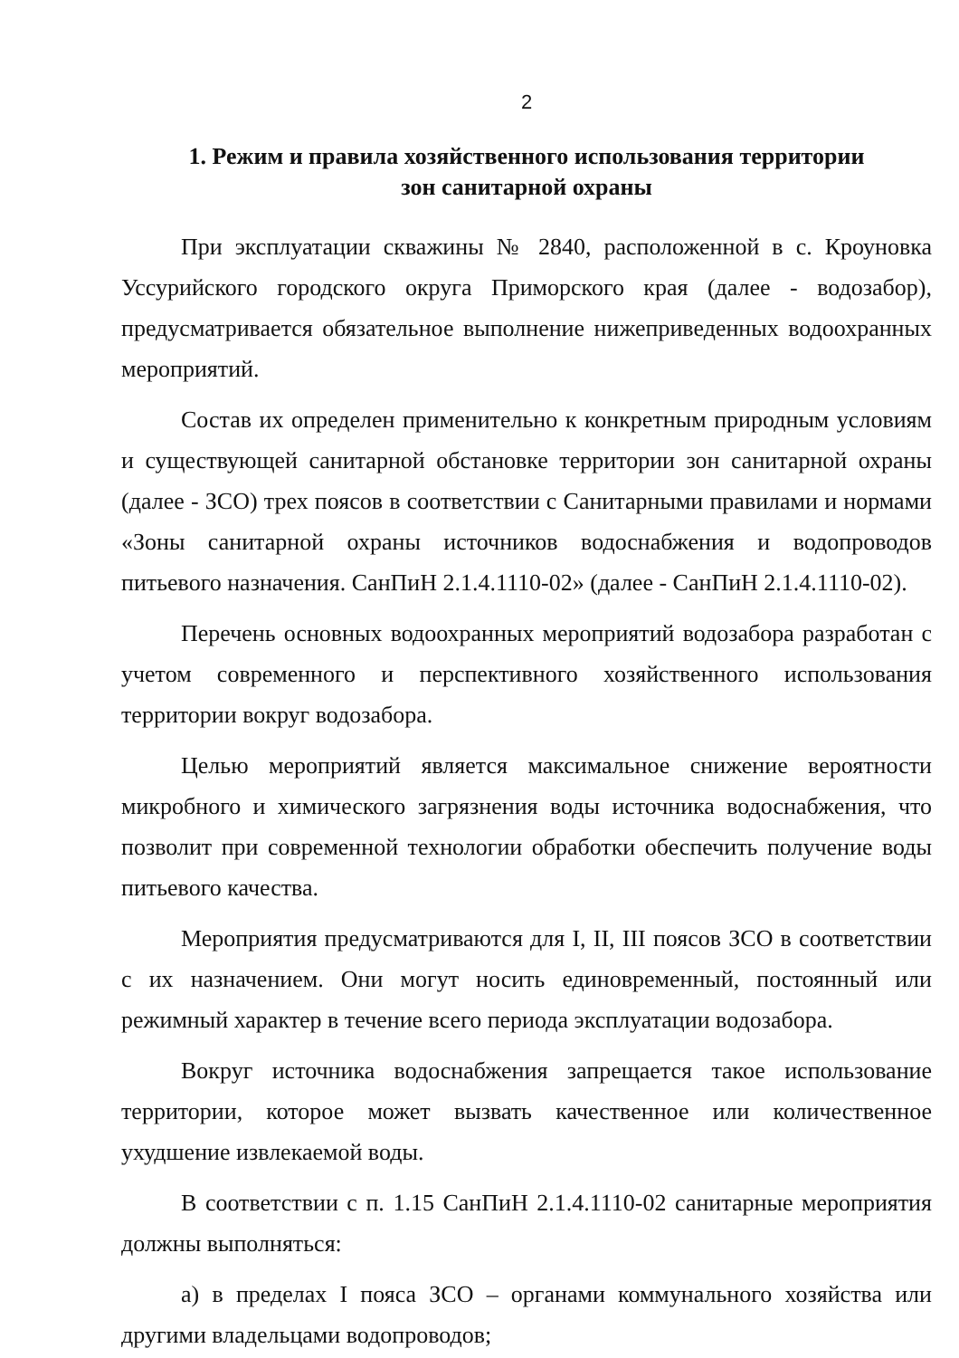2
1. Режим и правила хозяйственного использования территории
зон санитарной охраны
При эксплуатации скважины № 2840, расположенной в с. Кроуновка Уссурийского городского округа Приморского края (далее - водозабор), предусматривается обязательное выполнение нижеприведенных водоохранных мероприятий.
Состав их определен применительно к конкретным природным условиям и существующей санитарной обстановке территории зон санитарной охраны (далее - ЗСО) трех поясов в соответствии с Санитарными правилами и нормами «Зоны санитарной охраны источников водоснабжения и водопроводов питьевого назначения. СанПиН 2.1.4.1110-02» (далее - СанПиН 2.1.4.1110-02).
Перечень основных водоохранных мероприятий водозабора разработан с учетом современного и перспективного хозяйственного использования территории вокруг водозабора.
Целью мероприятий является максимальное снижение вероятности микробного и химического загрязнения воды источника водоснабжения, что позволит при современной технологии обработки обеспечить получение воды питьевого качества.
Мероприятия предусматриваются для I, II, III поясов ЗСО в соответствии с их назначением. Они могут носить единовременный, постоянный или режимный характер в течение всего периода эксплуатации водозабора.
Вокруг источника водоснабжения запрещается такое использование территории, которое может вызвать качественное или количественное ухудшение извлекаемой воды.
В соответствии с п. 1.15 СанПиН 2.1.4.1110-02 санитарные мероприятия должны выполняться:
а) в пределах I пояса ЗСО – органами коммунального хозяйства или другими владельцами водопроводов;